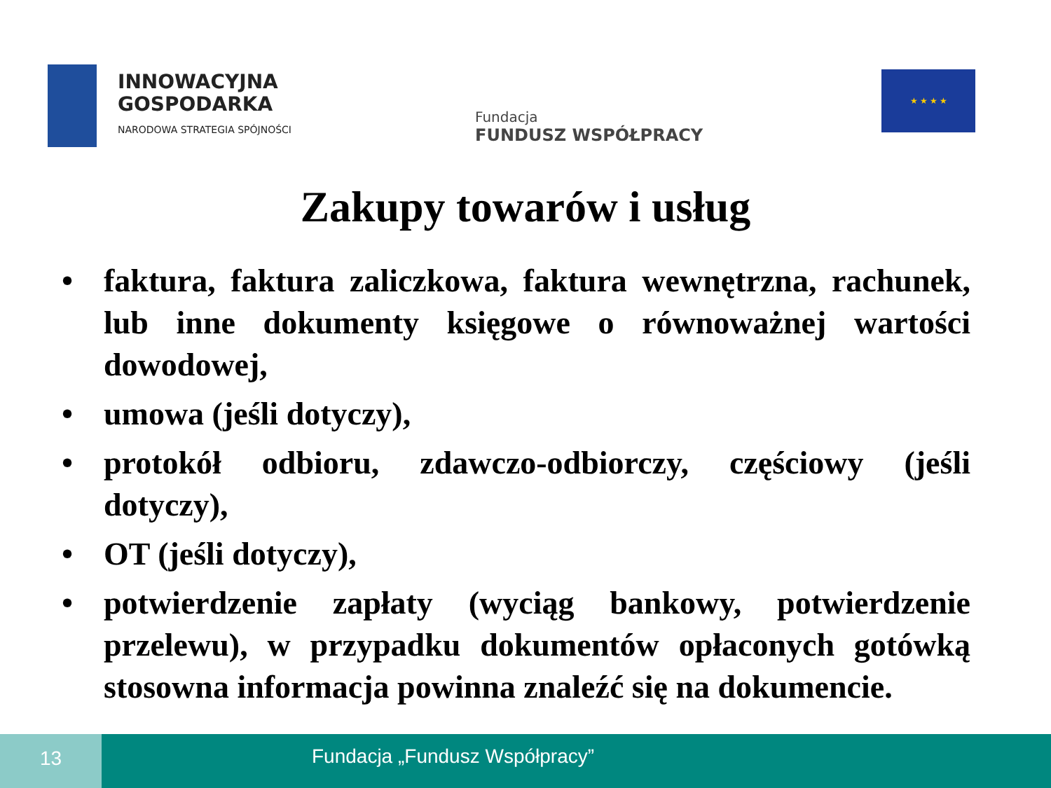INNOWACYJNA
GOSPODARKA
NARODOWA STRATEGIA SPÓJNOŚCI
Fundacja
FUNDUSZ WSPÓŁPRACY
★ ★ ★ ★
Zakupy towarów i usług
• faktura, faktura zaliczkowa, faktura wewnętrzna, rachunek, lub inne dokumenty księgowe o równoważnej wartości dowodowej,
• umowa (jeśli dotyczy),
• protokół odbioru, zdawczo-odbiorczy, częściowy (jeśli dotyczy),
• OT (jeśli dotyczy),
• potwierdzenie zapłaty (wyciąg bankowy, potwierdzenie przelewu), w przypadku dokumentów opłaconych gotówką stosowna informacja powinna znaleźć się na dokumencie.
13
Fundacja „Fundusz Współpracy”